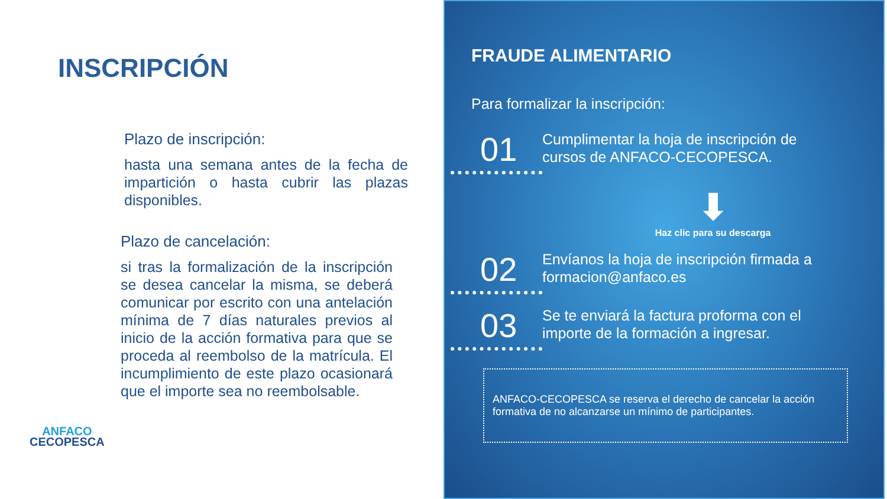INSCRIPCIÓN
Plazo de inscripción:
hasta una semana antes de la fecha de impartición o hasta cubrir las plazas disponibles.
Plazo de cancelación:
si tras la formalización de la inscripción se desea cancelar la misma, se deberá comunicar por escrito con una antelación mínima de 7 días naturales previos al inicio de la acción formativa para que se proceda al reembolso de la matrícula. El incumplimiento de este plazo ocasionará que el importe sea no reembolsable.
ANFACO
CECOPESCA
FRAUDE ALIMENTARIO
Para formalizar la inscripción:
01
Cumplimentar la hoja de inscripción de cursos de ANFACO-CECOPESCA.
⬇
Haz clic para su descarga
02
Envíanos la hoja de inscripción firmada a formacion@anfaco.es
03
Se te enviará la factura proforma con el importe de la formación a ingresar.
ANFACO-CECOPESCA se reserva el derecho de cancelar la acción formativa de no alcanzarse un mínimo de participantes.